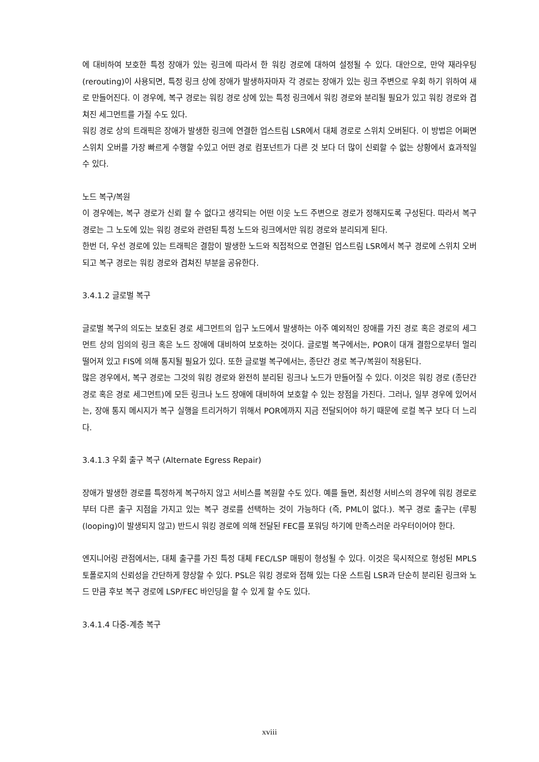에 대비하여 보호한 특정 장애가 있는 링크에 따라서 한 워킹 경로에 대하여 설정될 수 있다. 대안으로, 만약 재라우팅(rerouting)이 사용되면, 특정 링크 상에 장애가 발생하자마자 각 경로는 장애가 있는 링크 주변으로 우회 하기 위하여 새로 만들어진다. 이 경우에, 복구 경로는 워킹 경로 상에 있는 특정 링크에서 워킹 경로와 분리될 필요가 있고 워킹 경로와 겹쳐진 세그먼트를 가질 수도 있다.
워킹 경로 상의 트래픽은 장애가 발생한 링크에 연결한 업스트림 LSR에서 대체 경로로 스위치 오버된다. 이 방법은 어쩌면 스위치 오버를 가장 빠르게 수행할 수있고 어떤 경로 컴포넌트가 다른 것 보다 더 많이 신뢰할 수 없는 상황에서 효과적일 수 있다.
노드 복구/복원
이 경우에는, 복구 경로가 신뢰 할 수 없다고 생각되는 어떤 이웃 노드 주변으로 경로가 정해지도록 구성된다. 따라서 복구 경로는 그 노도에 있는 워킹 경로와 관련된 특정 노드와 링크에서만 워킹 경로와 분리되게 된다.
한번 더, 우선 경로에 있는 트래픽은 결함이 발생한 노드와 직접적으로 연결된 업스트림 LSR에서 복구 경로에 스위치 오버되고 복구 경로는 워킹 경로와 겹쳐진 부분을 공유한다.
3.4.1.2 글로벌 복구
글로벌 복구의 의도는 보호된 경로 세그먼트의 입구 노드에서 발생하는 아주 예외적인 장애를 가진 경로 혹은 경로의 세그먼트 상의 임의의 링크 혹은 노드 장애에 대비하여 보호하는 것이다. 글로벌 복구에서는, POR이 대개 결함으로부터 멀리 떨어져 있고 FIS에 의해 통지될 필요가 있다. 또한 글로벌 복구에서는, 종단간 경로 복구/복원이 적용된다.
많은 경우에서, 복구 경로는 그것의 워킹 경로와 완전히 분리된 링크나 노드가 만들어질 수 있다. 이것은 워킹 경로 (종단간 경로 혹은 경로 세그먼트)에 모든 링크나 노드 장애에 대비하여 보호할 수 있는 장점을 가진다. 그러나, 일부 경우에 있어서는, 장애 통지 메시지가 복구 실행을 트리거하기 위해서 POR에까지 지금 전달되어야 하기 때문에 로컬 복구 보다 더 느리다.
3.4.1.3 우회 출구 복구 (Alternate Egress Repair)
장애가 발생한 경로를 특정하게 복구하지 않고 서비스를 복원할 수도 있다. 예를 들면, 최선형 서비스의 경우에 워킹 경로로부터 다른 출구 지점을 가지고 있는 복구 경로를 선택하는 것이 가능하다 (즉, PML이 없다.). 복구 경로 출구는 (루핑(looping)이 발생되지 않고) 반드시 워킹 경로에 의해 전달된 FEC를 포워딩 하기에 만족스러운 라우터이어야 한다.
엔지니어링 관점에서는, 대체 출구를 가진 특정 대체 FEC/LSP 매핑이 형성될 수 있다. 이것은 묵시적으로 형성된 MPLS 토폴로지의 신뢰성을 간단하게 향상할 수 있다. PSL은 워킹 경로와 접해 있는 다운 스트림 LSR과 단순히 분리된 링크와 노드 만큼 후보 복구 경로에 LSP/FEC 바인딩을 할 수 있게 할 수도 있다.
3.4.1.4 다중-계층 복구
xviii